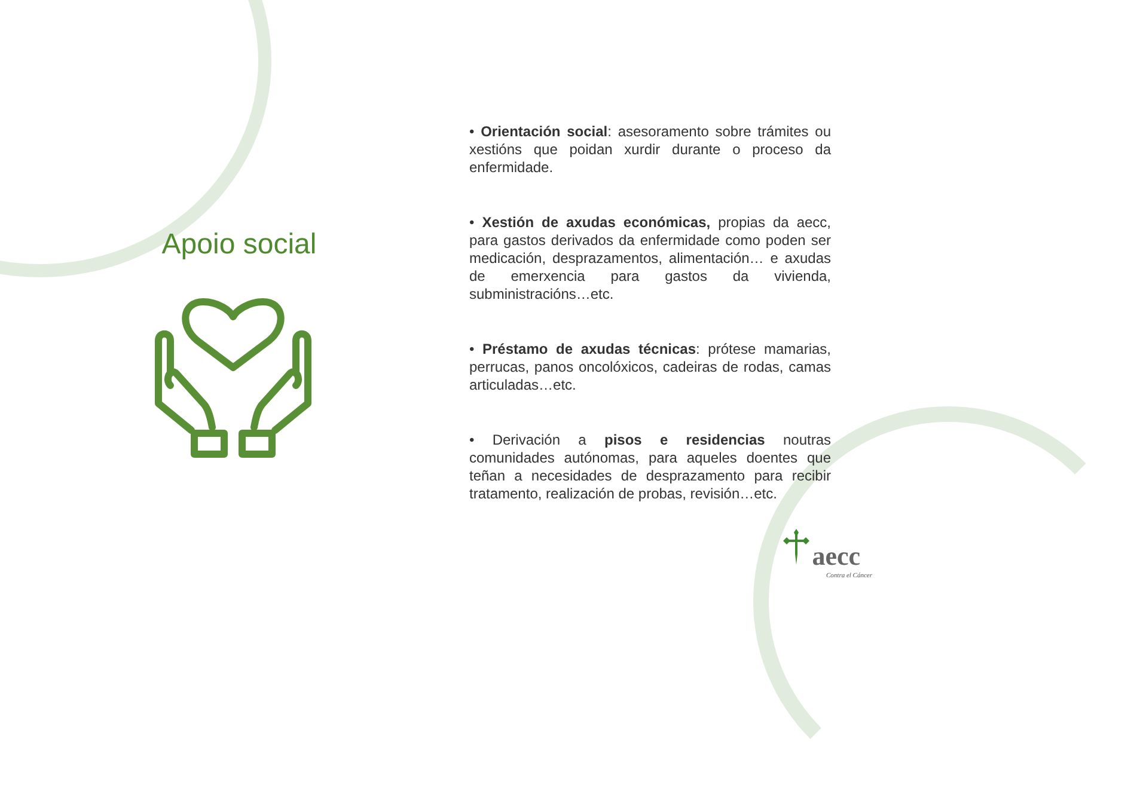Apoio social
• Orientación social: asesoramento sobre trámites ou xestións que poidan xurdir durante o proceso da enfermidade.
• Xestión de axudas económicas, propias da aecc, para gastos derivados da enfermidade como poden ser medicación, desprazamentos, alimentación… e axudas de emerxencia para gastos da vivienda, subministracións…etc.
• Préstamo de axudas técnicas: prótese mamarias, perrucas, panos oncolóxicos, cadeiras de rodas, camas articuladas…etc.
• Derivación a pisos e residencias noutras comunidades autónomas, para aqueles doentes que teñan a necesidades de desprazamento para recibir tratamento, realización de probas, revisión…etc.
aecc
Contra el Cáncer